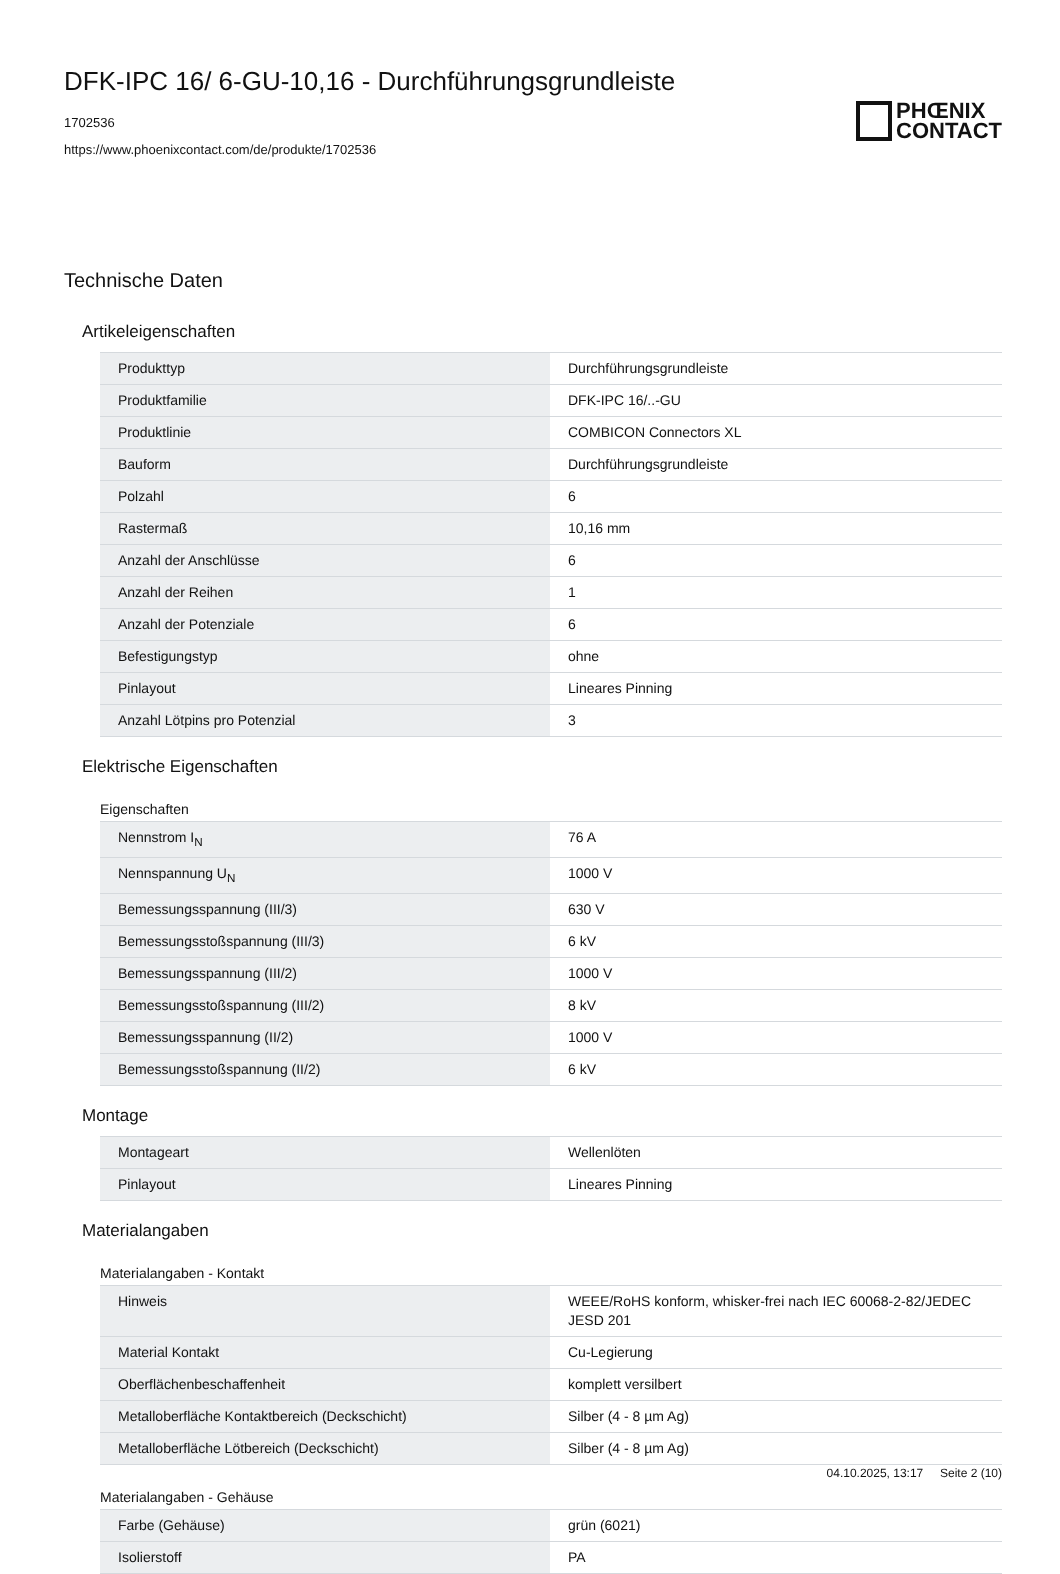DFK-IPC 16/ 6-GU-10,16 - Durchführungsgrundleiste
1702536
https://www.phoenixcontact.com/de/produkte/1702536
PHŒNIX
CONTACT
Technische Daten
Artikeleigenschaften
| Produkttyp | Durchführungsgrundleiste |
| Produktfamilie | DFK-IPC 16/..-GU |
| Produktlinie | COMBICON Connectors XL |
| Bauform | Durchführungsgrundleiste |
| Polzahl | 6 |
| Rastermaß | 10,16 mm |
| Anzahl der Anschlüsse | 6 |
| Anzahl der Reihen | 1 |
| Anzahl der Potenziale | 6 |
| Befestigungstyp | ohne |
| Pinlayout | Lineares Pinning |
| Anzahl Lötpins pro Potenzial | 3 |
Elektrische Eigenschaften
Eigenschaften
| Nennstrom I<sub>N</sub> | 76 A |
| Nennspannung U<sub>N</sub> | 1000 V |
| Bemessungsspannung (III/3) | 630 V |
| Bemessungsstoßspannung (III/3) | 6 kV |
| Bemessungsspannung (III/2) | 1000 V |
| Bemessungsstoßspannung (III/2) | 8 kV |
| Bemessungsspannung (II/2) | 1000 V |
| Bemessungsstoßspannung (II/2) | 6 kV |
Montage
| Montageart | Wellenlöten |
| Pinlayout | Lineares Pinning |
Materialangaben
Materialangaben - Kontakt
| Hinweis | WEEE/RoHS konform, whisker-frei nach IEC 60068-2-82/JEDEC JESD 201 |
| Material Kontakt | Cu-Legierung |
| Oberflächenbeschaffenheit | komplett versilbert |
| Metalloberfläche Kontaktbereich (Deckschicht) | Silber (4 - 8 µm Ag) |
| Metalloberfläche Lötbereich (Deckschicht) | Silber (4 - 8 µm Ag) |
Materialangaben - Gehäuse
| Farbe (Gehäuse) | grün (6021) |
| Isolierstoff | PA |
04.10.2025, 13:17 Seite 2 (10)